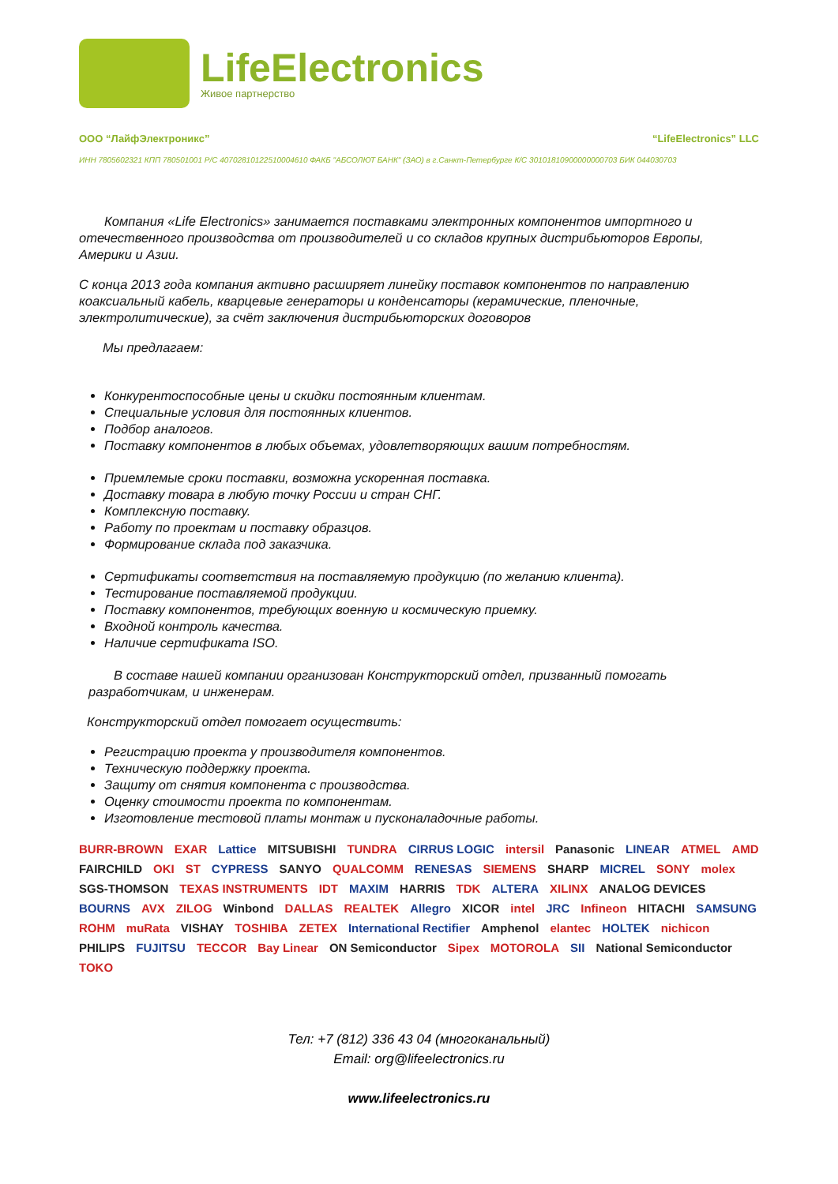LifeElectronics
Живое партнерство
ООО “ЛайфЭлектроникс” “LifeElectronics” LLC
ИНН 7805602321 КПП 780501001 Р/С 40702810122510004610 ФАКБ "АБСОЛЮТ БАНК" (ЗАО) в г.Санкт-Петербурге К/С 30101810900000000703 БИК 044030703
Компания «Life Electronics» занимается поставками электронных компонентов импортного и отечественного производства от производителей и со складов крупных дистрибьюторов Европы, Америки и Азии.
С конца 2013 года компания активно расширяет линейку поставок компонентов по направлению коаксиальный кабель, кварцевые генераторы и конденсаторы (керамические, пленочные, электролитические), за счёт заключения дистрибьюторских договоров
Мы предлагаем:
Конкурентоспособные цены и скидки постоянным клиентам.
Специальные условия для постоянных клиентов.
Подбор аналогов.
Поставку компонентов в любых объемах, удовлетворяющих вашим потребностям.
Приемлемые сроки поставки, возможна ускоренная поставка.
Доставку товара в любую точку России и стран СНГ.
Комплексную поставку.
Работу по проектам и поставку образцов.
Формирование склада под заказчика.
Сертификаты соответствия на поставляемую продукцию (по желанию клиента).
Тестирование поставляемой продукции.
Поставку компонентов, требующих военную и космическую приемку.
Входной контроль качества.
Наличие сертификата ISO.
В составе нашей компании организован Конструкторский отдел, призванный помогать разработчикам, и инженерам.
Конструкторский отдел помогает осуществить:
Регистрацию проекта у производителя компонентов.
Техническую поддержку проекта.
Защиту от снятия компонента с производства.
Оценку стоимости проекта по компонентам.
Изготовление тестовой платы монтаж и пусконаладочные работы.
BURR-BROWN EXAR Lattice MITSUBISHI TUNDRA CIRRUS LOGIC intersil Panasonic LINEAR ATMEL AMD FAIRCHILD OKI ST CYPRESS SANYO QUALCOMM RENESAS SIEMENS SHARP MICREL SONY molex SGS-THOMSON TEXAS INSTRUMENTS IDT MAXIM HARRIS TDK ALTERA XILINX ANALOG DEVICES BOURNS AVX ZILOG Winbond DALLAS REALTEK Allegro XICOR intel JRC Infineon HITACHI SAMSUNG ROHM muRata VISHAY TOSHIBA ZETEX International Rectifier Amphenol elantec HOLTEK nichicon PHILIPS FUJITSU TECCOR Bay Linear ON Semiconductor Sipex MOTOROLA SII National Semiconductor TOKO
Тел: +7 (812) 336 43 04 (многоканальный)
Email: org@lifeelectronics.ru
www.lifeelectronics.ru